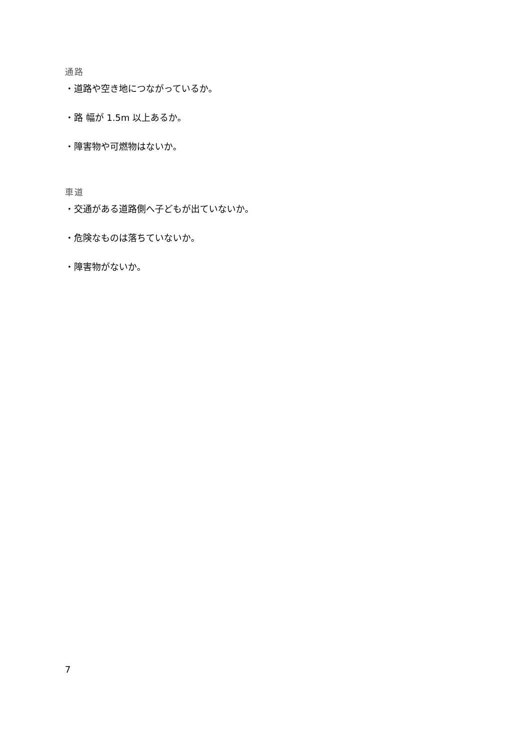通路
・道路や空き地につながっているか。
・路 幅が 1.5m 以上あるか。
・障害物や可燃物はないか。
車道
・交通がある道路側へ子どもが出ていないか。
・危険なものは落ちていないか。
・障害物がないか。
7